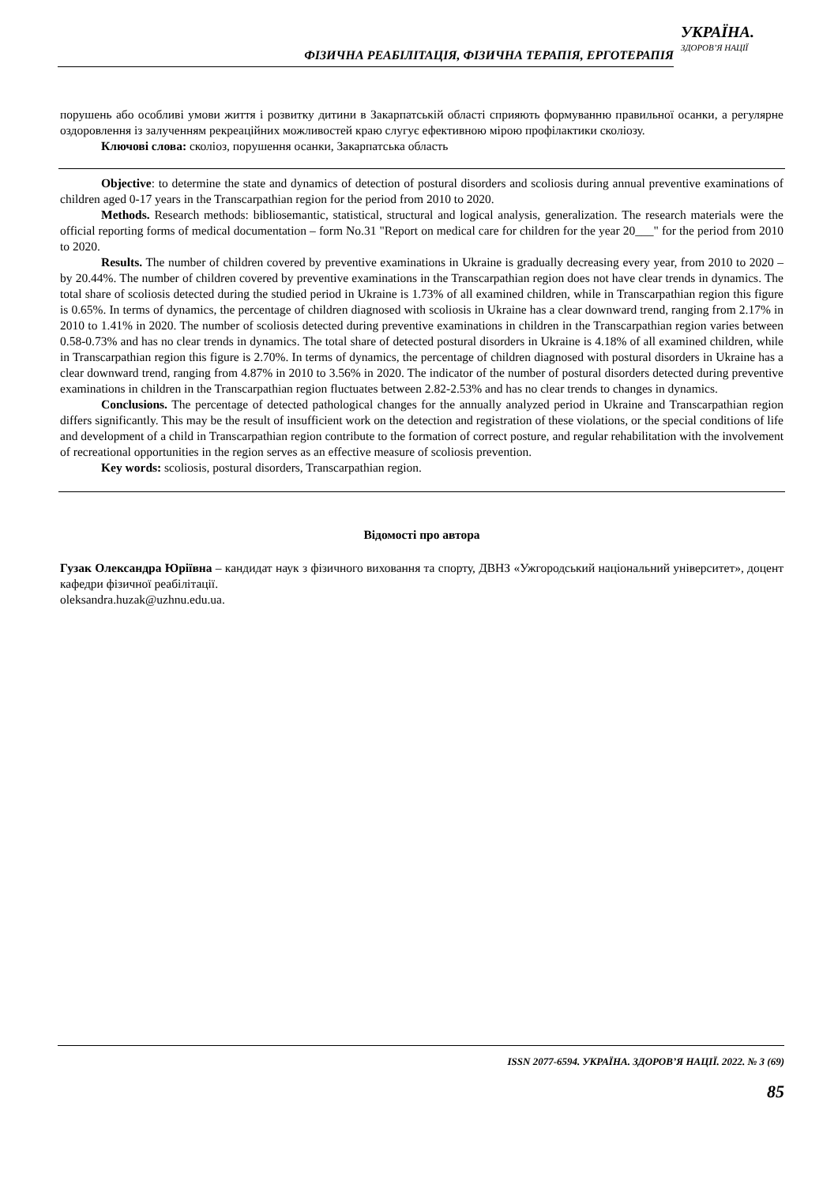ФІЗИЧНА РЕАБІЛІТАЦІЯ, ФІЗИЧНА ТЕРАПІЯ, ЕРГОТЕРАПІЯ
УКРАЇНА.
ЗДОРОВ’Я НАЦІЇ
порушень або особливі умови життя і розвитку дитини в Закарпатській області сприяють формуванню правильної осанки, а регулярне оздоровлення із залученням рекреаційних можливостей краю слугує ефективною мірою профілактики сколіозу.
Ключові слова: сколіоз, порушення осанки, Закарпатська область
Objective: to determine the state and dynamics of detection of postural disorders and scoliosis during annual preventive examinations of children aged 0-17 years in the Transcarpathian region for the period from 2010 to 2020.
Methods. Research methods: bibliosemantic, statistical, structural and logical analysis, generalization. The research materials were the official reporting forms of medical documentation – form No.31 "Report on medical care for children for the year 20___" for the period from 2010 to 2020.
Results. The number of children covered by preventive examinations in Ukraine is gradually decreasing every year, from 2010 to 2020 – by 20.44%. The number of children covered by preventive examinations in the Transcarpathian region does not have clear trends in dynamics. The total share of scoliosis detected during the studied period in Ukraine is 1.73% of all examined children, while in Transcarpathian region this figure is 0.65%. In terms of dynamics, the percentage of children diagnosed with scoliosis in Ukraine has a clear downward trend, ranging from 2.17% in 2010 to 1.41% in 2020. The number of scoliosis detected during preventive examinations in children in the Transcarpathian region varies between 0.58-0.73% and has no clear trends in dynamics. The total share of detected postural disorders in Ukraine is 4.18% of all examined children, while in Transcarpathian region this figure is 2.70%. In terms of dynamics, the percentage of children diagnosed with postural disorders in Ukraine has a clear downward trend, ranging from 4.87% in 2010 to 3.56% in 2020. The indicator of the number of postural disorders detected during preventive examinations in children in the Transcarpathian region fluctuates between 2.82-2.53% and has no clear trends to changes in dynamics.
Conclusions. The percentage of detected pathological changes for the annually analyzed period in Ukraine and Transcarpathian region differs significantly. This may be the result of insufficient work on the detection and registration of these violations, or the special conditions of life and development of a child in Transcarpathian region contribute to the formation of correct posture, and regular rehabilitation with the involvement of recreational opportunities in the region serves as an effective measure of scoliosis prevention.
Key words: scoliosis, postural disorders, Transcarpathian region.
Відомості про автора
Гузак Олександра Юріївна – кандидат наук з фізичного виховання та спорту, ДВНЗ «Ужгородський національний університет», доцент кафедри фізичної реабілітації.
oleksandra.huzak@uzhnu.edu.ua.
ISSN 2077-6594. УКРАЇНА. ЗДОРОВ’Я НАЦІЇ. 2022. № 3 (69)
85